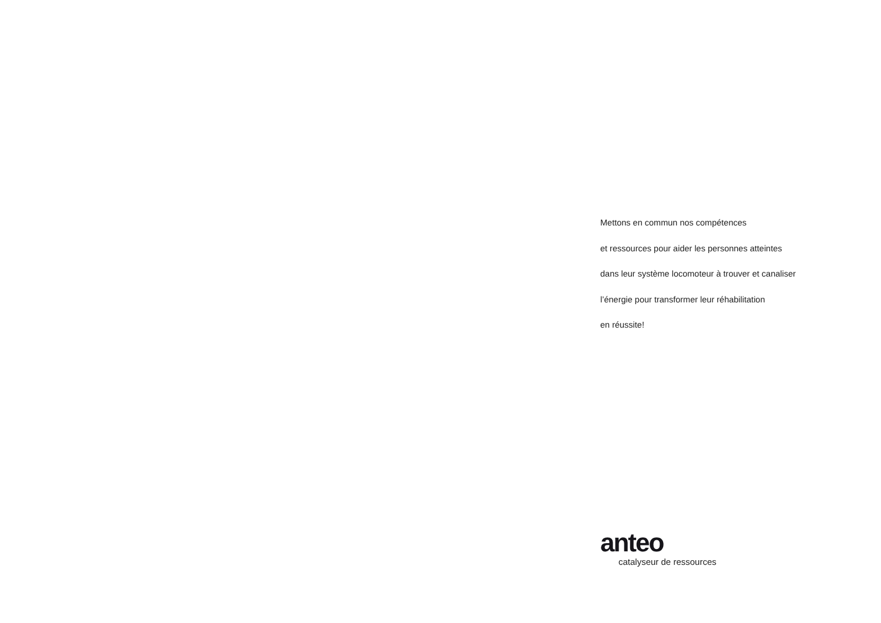Mettons en commun nos compétences
et ressources pour aider les personnes atteintes
dans leur système locomoteur à trouver et canaliser
l’énergie pour transformer leur réhabilitation
en réussite!
anteo
catalyseur de ressources